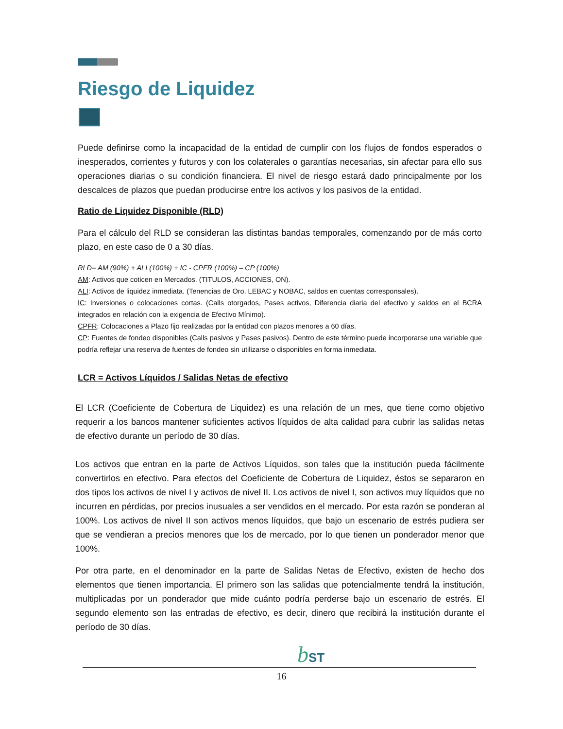Riesgo de Liquidez
Puede definirse como la incapacidad de la entidad de cumplir con los flujos de fondos esperados o inesperados, corrientes y futuros y con los colaterales o garantías necesarias, sin afectar para ello sus operaciones diarias o su condición financiera. El nivel de riesgo estará dado principalmente por los descalces de plazos que puedan producirse entre los activos y los pasivos de la entidad.
Ratio de Liquidez Disponible (RLD)
Para el cálculo del RLD se consideran las distintas bandas temporales, comenzando por de más corto plazo, en este caso de 0 a 30 días.
RLD= AM (90%) + ALI (100%) + IC - CPFR (100%) – CP (100%)
AM: Activos que coticen en Mercados. (TITULOS, ACCIONES, ON).
ALI: Activos de liquidez inmediata. (Tenencias de Oro, LEBAC y NOBAC, saldos en cuentas corresponsales).
IC: Inversiones o colocaciones cortas. (Calls otorgados, Pases activos, Diferencia diaria del efectivo y saldos en el BCRA integrados en relación con la exigencia de Efectivo Mínimo).
CPFR: Colocaciones a Plazo fijo realizadas por la entidad con plazos menores a 60 días.
CP: Fuentes de fondeo disponibles (Calls pasivos y Pases pasivos). Dentro de este término puede incorporarse una variable que podría reflejar una reserva de fuentes de fondeo sin utilizarse o disponibles en forma inmediata.
LCR = Activos Líquidos / Salidas Netas de efectivo
El LCR (Coeficiente de Cobertura de Liquidez) es una relación de un mes, que tiene como objetivo requerir a los bancos mantener suficientes activos líquidos de alta calidad para cubrir las salidas netas de efectivo durante un período de 30 días.
Los activos que entran en la parte de Activos Líquidos, son tales que la institución pueda fácilmente convertirlos en efectivo. Para efectos del Coeficiente de Cobertura de Liquidez, éstos se separaron en dos tipos los activos de nivel I y activos de nivel II. Los activos de nivel I, son activos muy líquidos que no incurren en pérdidas, por precios inusuales a ser vendidos en el mercado. Por esta razón se ponderan al 100%. Los activos de nivel II son activos menos líquidos, que bajo un escenario de estrés pudiera ser que se vendieran a precios menores que los de mercado, por lo que tienen un ponderador menor que 100%.
Por otra parte, en el denominador en la parte de Salidas Netas de Efectivo, existen de hecho dos elementos que tienen importancia. El primero son las salidas que potencialmente tendrá la institución, multiplicadas por un ponderador que mide cuánto podría perderse bajo un escenario de estrés. El segundo elemento son las entradas de efectivo, es decir, dinero que recibirá la institución durante el período de 30 días.
bST
16